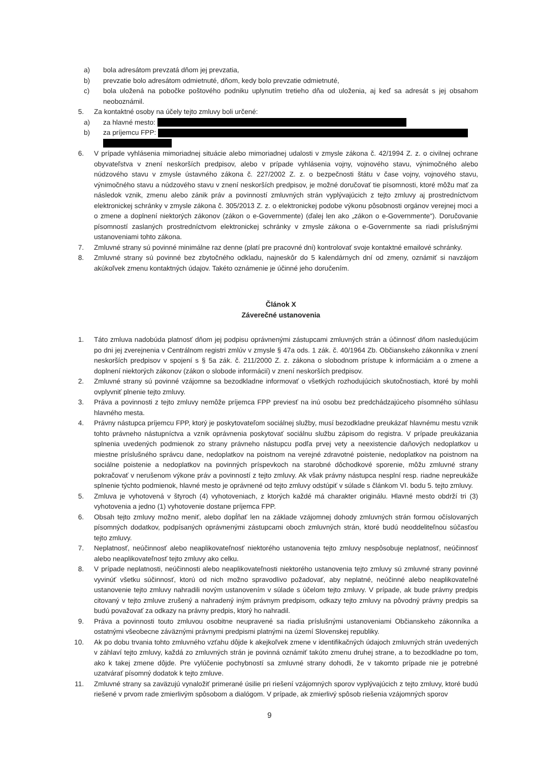a) bola adresátom prevzatá dňom jej prevzatia,
b) prevzatie bolo adresátom odmietnuté, dňom, kedy bolo prevzatie odmietnuté,
c) bola uložená na pobočke poštového podniku uplynutím tretieho dňa od uloženia, aj keď sa adresát s jej obsahom neoboznámil.
5. Za kontaktné osoby na účely tejto zmluvy boli určené:
a) za hlavné mesto:
b) za príjemcu FPP:
6. V prípade vyhlásenia mimoriadnej situácie alebo mimoriadnej udalosti v zmysle zákona č. 42/1994 Z. z. o civilnej ochrane obyvateľstva v znení neskorších predpisov, alebo v prípade vyhlásenia vojny, vojnového stavu, výnimočného alebo núdzového stavu v zmysle ústavného zákona č. 227/2002 Z. z. o bezpečnosti štátu v čase vojny, vojnového stavu, výnimočného stavu a núdzového stavu v znení neskorších predpisov, je možné doručovať tie písomnosti, ktoré môžu mať za následok vznik, zmenu alebo zánik práv a povinností zmluvných strán vyplývajúcich z tejto zmluvy aj prostredníctvom elektronickej schránky v zmysle zákona č. 305/2013 Z. z. o elektronickej podobe výkonu pôsobnosti orgánov verejnej moci a o zmene a doplnení niektorých zákonov (zákon o e-Governmente) (ďalej len ako „zákon o e-Governmente“). Doručovanie písomností zaslaných prostredníctvom elektronickej schránky v zmysle zákona o e-Governmente sa riadi príslušnými ustanoveniami tohto zákona.
7. Zmluvné strany sú povinné minimálne raz denne (platí pre pracovné dni) kontrolovať svoje kontaktné emailové schránky.
8. Zmluvné strany sú povinné bez zbytočného odkladu, najneskôr do 5 kalendárnych dní od zmeny, oznámiť si navzájom akúkoľvek zmenu kontaktných údajov. Takéto oznámenie je účinné jeho doručením.
Článok X
Záverečné ustanovenia
1. Táto zmluva nadobúda platnosť dňom jej podpisu oprávnenými zástupcami zmluvných strán a účinnosť dňom nasledujúcim po dni jej zverejnenia v Centrálnom registri zmlúv v zmysle § 47a ods. 1 zák. č. 40/1964 Zb. Občianskeho zákonníka v znení neskorších predpisov v spojení s § 5a zák. č. 211/2000 Z. z. zákona o slobodnom prístupe k informáciám a o zmene a doplnení niektorých zákonov (zákon o slobode informácií) v znení neskorších predpisov.
2. Zmluvné strany sú povinné vzájomne sa bezodkladne informovať o všetkých rozhodujúcich skutočnostiach, ktoré by mohli ovplyvniť plnenie tejto zmluvy.
3. Práva a povinnosti z tejto zmluvy nemôže príjemca FPP previesť na inú osobu bez predchádzajúceho písomného súhlasu hlavného mesta.
4. Právny nástupca príjemcu FPP, ktorý je poskytovateľom sociálnej služby, musí bezodkladne preukázať hlavnému mestu vznik tohto právneho nástupníctva a vznik oprávnenia poskytovať sociálnu službu zápisom do registra. V prípade preukázania splnenia uvedených podmienok zo strany právneho nástupcu podľa prvej vety a neexistencie daňových nedoplatkov u miestne príslušného správcu dane, nedoplatkov na poistnom na verejné zdravotné poistenie, nedoplatkov na poistnom na sociálne poistenie a nedoplatkov na povinných príspevkoch na starobné dôchodkové sporenie, môžu zmluvné strany pokračovať v nerušenom výkone práv a povinností z tejto zmluvy. Ak však právny nástupca nesplní resp. riadne nepreukáže splnenie týchto podmienok, hlavné mesto je oprávnené od tejto zmluvy odstúpiť v súlade s článkom VI. bodu 5. tejto zmluvy.
5. Zmluva je vyhotovená v štyroch (4) vyhotoveniach, z ktorých každé má charakter originálu. Hlavné mesto obdrží tri (3) vyhotovenia a jedno (1) vyhotovenie dostane príjemca FPP.
6. Obsah tejto zmluvy možno meniť, alebo dopĺňať len na základe vzájomnej dohody zmluvných strán formou očíslovaných písomných dodatkov, podpísaných oprávnenými zástupcami oboch zmluvných strán, ktoré budú neoddeliteľnou súčasťou tejto zmluvy.
7. Neplatnosť, neúčinnosť alebo neaplikovateľnosť niektorého ustanovenia tejto zmluvy nespôsobuje neplatnosť, neúčinnosť alebo neaplikovateľnosť tejto zmluvy ako celku.
8. V prípade neplatnosti, neúčinnosti alebo neaplikovateľnosti niektorého ustanovenia tejto zmluvy sú zmluvné strany povinné vyvinúť všetku súčinnosť, ktorú od nich možno spravodlivo požadovať, aby neplatné, neúčinné alebo neaplikovateľné ustanovenie tejto zmluvy nahradili novým ustanovením v súlade s účelom tejto zmluvy. V prípade, ak bude právny predpis citovaný v tejto zmluve zrušený a nahradený iným právnym predpisom, odkazy tejto zmluvy na pôvodný právny predpis sa budú považovať za odkazy na právny predpis, ktorý ho nahradil.
9. Práva a povinnosti touto zmluvou osobitne neupravené sa riadia príslušnými ustanoveniami Občianskeho zákonníka a ostatnými všeobecne záväznými právnymi predpismi platnými na území Slovenskej republiky.
10. Ak po dobu trvania tohto zmluvného vzťahu dôjde k akejkoľvek zmene v identifikačných údajoch zmluvných strán uvedených v záhlaví tejto zmluvy, každá zo zmluvných strán je povinná oznámiť takúto zmenu druhej strane, a to bezodkladne po tom, ako k takej zmene dôjde. Pre vylúčenie pochybností sa zmluvné strany dohodli, že v takomto prípade nie je potrebné uzatvárať písomný dodatok k tejto zmluve.
11. Zmluvné strany sa zaväzujú vynaložiť primerané úsilie pri riešení vzájomných sporov vyplývajúcich z tejto zmluvy, ktoré budú riešené v prvom rade zmierlivým spôsobom a dialógom. V prípade, ak zmierlivý spôsob riešenia vzájomných sporov
9